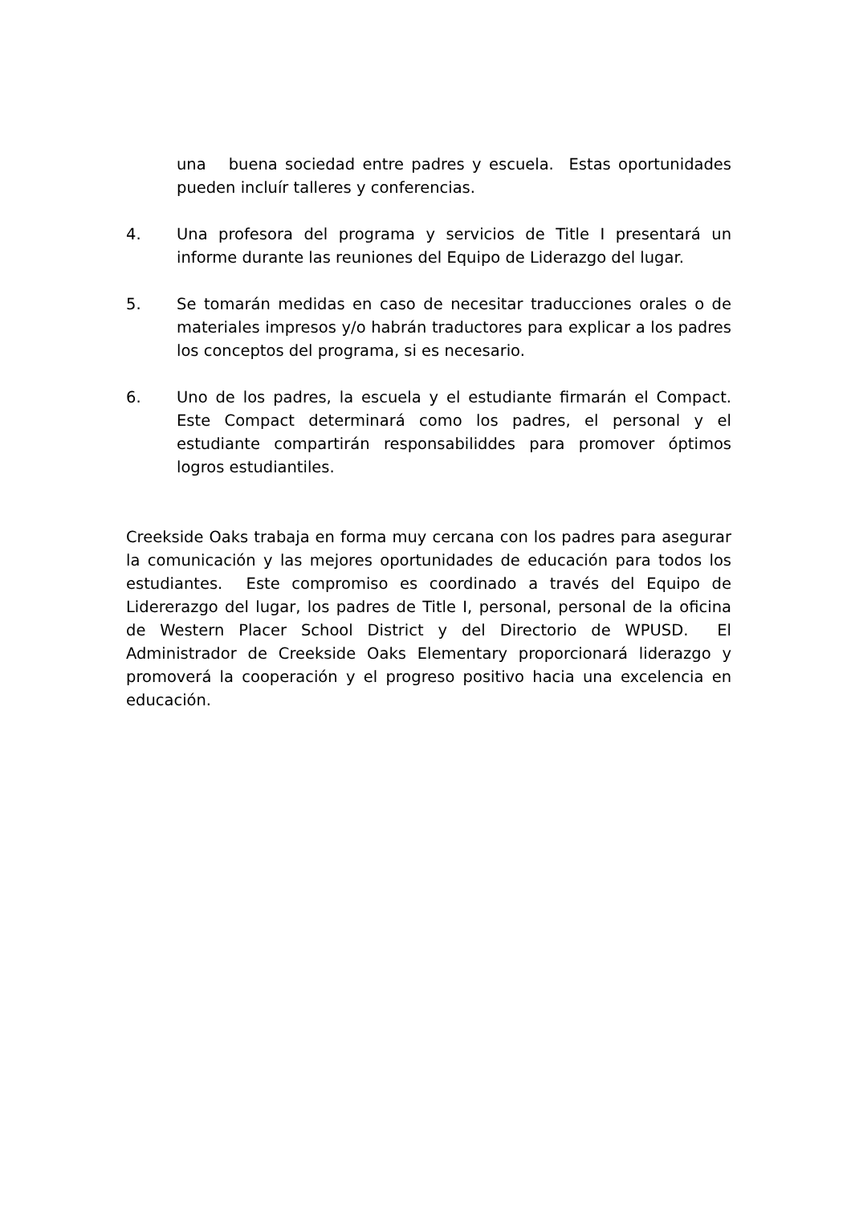una buena sociedad entre padres y escuela. Estas oportunidades pueden incluír talleres y conferencias.
4. Una profesora del programa y servicios de Title I presentará un informe durante las reuniones del Equipo de Liderazgo del lugar.
5. Se tomarán medidas en caso de necesitar traducciones orales o de materiales impresos y/o habrán traductores para explicar a los padres los conceptos del programa, si es necesario.
6. Uno de los padres, la escuela y el estudiante firmarán el Compact. Este Compact determinará como los padres, el personal y el estudiante compartirán responsabiliddes para promover óptimos logros estudiantiles.
Creekside Oaks trabaja en forma muy cercana con los padres para asegurar la comunicación y las mejores oportunidades de educación para todos los estudiantes. Este compromiso es coordinado a través del Equipo de Lidererazgo del lugar, los padres de Title I, personal, personal de la oficina de Western Placer School District y del Directorio de WPUSD. El Administrador de Creekside Oaks Elementary proporcionará liderazgo y promoverá la cooperación y el progreso positivo hacia una excelencia en educación.